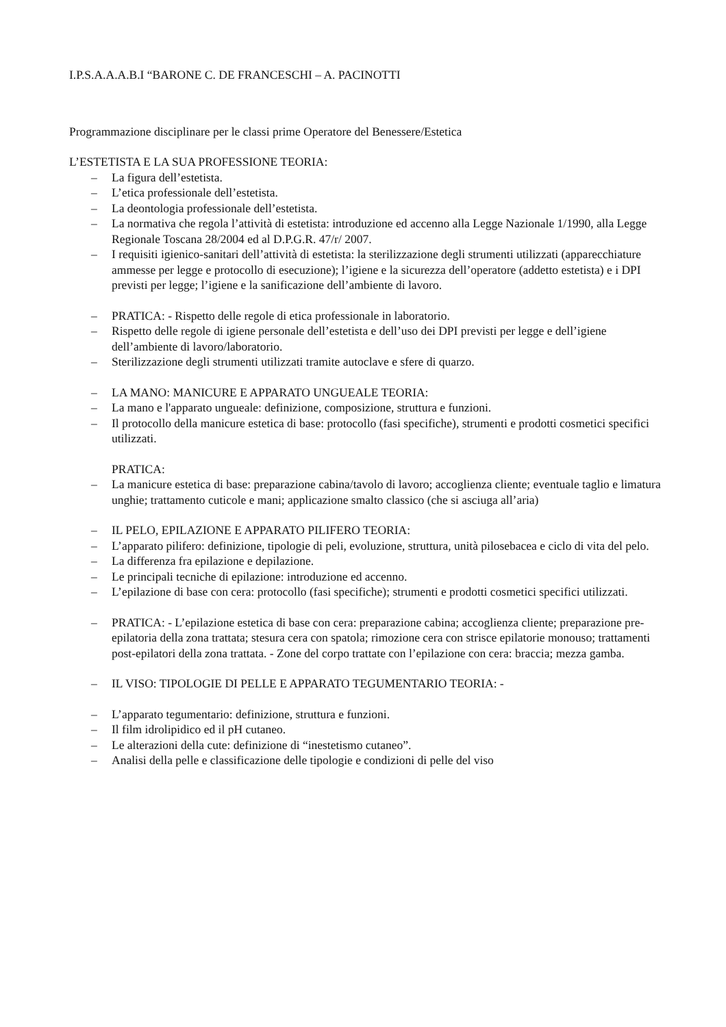I.P.S.A.A.A.B.I “BARONE C. DE FRANCESCHI – A. PACINOTTI
Programmazione disciplinare per le classi prime Operatore del Benessere/Estetica
L’ESTETISTA E LA SUA PROFESSIONE TEORIA:
– La figura dell’estetista.
– L’etica professionale dell’estetista.
– La deontologia professionale dell’estetista.
– La normativa che regola l’attività di estetista: introduzione ed accenno alla Legge Nazionale 1/1990, alla Legge Regionale Toscana 28/2004 ed al D.P.G.R. 47/r/ 2007.
– I requisiti igienico-sanitari dell’attività di estetista: la sterilizzazione degli strumenti utilizzati (apparecchiature ammesse per legge e protocollo di esecuzione); l’igiene e la sicurezza dell’operatore (addetto estetista) e i DPI previsti per legge; l’igiene e la sanificazione dell’ambiente di lavoro.
– PRATICA: - Rispetto delle regole di etica professionale in laboratorio.
– Rispetto delle regole di igiene personale dell’estetista e dell’uso dei DPI previsti per legge e dell’igiene dell’ambiente di lavoro/laboratorio.
– Sterilizzazione degli strumenti utilizzati tramite autoclave e sfere di quarzo.
– LA MANO: MANICURE E APPARATO UNGUEALE TEORIA:
– La mano e l'apparato ungueale: definizione, composizione, struttura e funzioni.
– Il protocollo della manicure estetica di base: protocollo (fasi specifiche), strumenti e prodotti cosmetici specifici utilizzati.
PRATICA:
– La manicure estetica di base: preparazione cabina/tavolo di lavoro; accoglienza cliente; eventuale taglio e limatura unghie; trattamento cuticole e mani; applicazione smalto classico (che si asciuga all’aria)
– IL PELO, EPILAZIONE E APPARATO PILIFERO TEORIA:
– L’apparato pilifero: definizione, tipologie di peli, evoluzione, struttura, unità pilosebacea e ciclo di vita del pelo.
– La differenza fra epilazione e depilazione.
– Le principali tecniche di epilazione: introduzione ed accenno.
– L’epilazione di base con cera: protocollo (fasi specifiche); strumenti e prodotti cosmetici specifici utilizzati.
– PRATICA: - L’epilazione estetica di base con cera: preparazione cabina; accoglienza cliente; preparazione pre-epilatoria della zona trattata; stesura cera con spatola; rimozione cera con strisce epilatorie monouso; trattamenti post-epilatori della zona trattata. - Zone del corpo trattate con l’epilazione con cera: braccia; mezza gamba.
– IL VISO: TIPOLOGIE DI PELLE E APPARATO TEGUMENTARIO TEORIA: -
– L’apparato tegumentario: definizione, struttura e funzioni.
– Il film idrolipidico ed il pH cutaneo.
– Le alterazioni della cute: definizione di “inestetismo cutaneo”.
– Analisi della pelle e classificazione delle tipologie e condizioni di pelle del viso